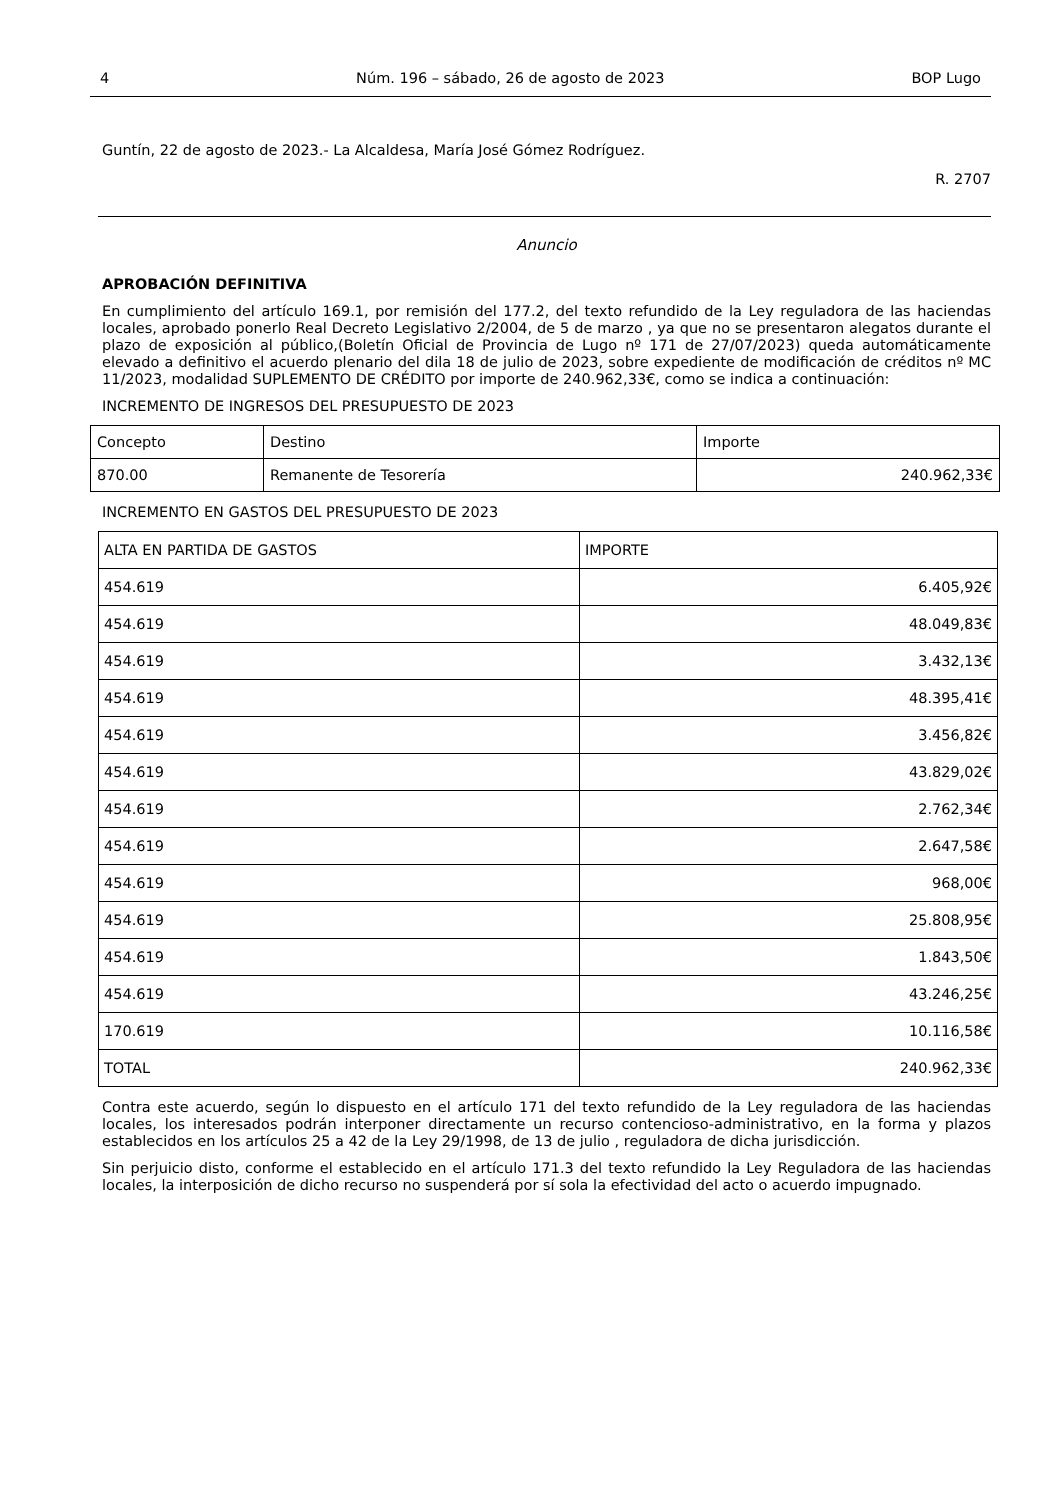4 Núm. 196 – sábado, 26 de agosto de 2023 BOP Lugo
Guntín, 22 de agosto de 2023.- La Alcaldesa, María José Gómez Rodríguez.
R. 2707
Anuncio
APROBACIÓN DEFINITIVA
En cumplimiento del artículo 169.1, por remisión del 177.2, del texto refundido de la Ley reguladora de las haciendas locales, aprobado ponerlo Real Decreto Legislativo 2/2004, de 5 de marzo , ya que no se presentaron alegatos durante el plazo de exposición al público,(Boletín Oficial de Provincia de Lugo nº 171 de 27/07/2023) queda automáticamente elevado a definitivo el acuerdo plenario del dila 18 de julio de 2023, sobre expediente de modificación de créditos nº MC 11/2023, modalidad SUPLEMENTO DE CRÉDITO por importe de 240.962,33€, como se indica a continuación:
INCREMENTO DE INGRESOS DEL PRESUPUESTO DE 2023
| Concepto | Destino | Importe |
| --- | --- | --- |
| 870.00 | Remanente de Tesorería | 240.962,33€ |
INCREMENTO EN GASTOS DEL PRESUPUESTO DE 2023
| ALTA EN PARTIDA DE GASTOS | IMPORTE |
| --- | --- |
| 454.619 | 6.405,92€ |
| 454.619 | 48.049,83€ |
| 454.619 | 3.432,13€ |
| 454.619 | 48.395,41€ |
| 454.619 | 3.456,82€ |
| 454.619 | 43.829,02€ |
| 454.619 | 2.762,34€ |
| 454.619 | 2.647,58€ |
| 454.619 | 968,00€ |
| 454.619 | 25.808,95€ |
| 454.619 | 1.843,50€ |
| 454.619 | 43.246,25€ |
| 170.619 | 10.116,58€ |
| TOTAL | 240.962,33€ |
Contra este acuerdo, según lo dispuesto en el artículo 171 del texto refundido de la Ley reguladora de las haciendas locales, los interesados podrán interponer directamente un recurso contencioso-administrativo, en la forma y plazos establecidos en los artículos 25 a 42 de la Ley 29/1998, de 13 de julio , reguladora de dicha jurisdicción.
Sin perjuicio disto, conforme el establecido en el artículo 171.3 del texto refundido la Ley Reguladora de las haciendas locales, la interposición de dicho recurso no suspenderá por sí sola la efectividad del acto o acuerdo impugnado.